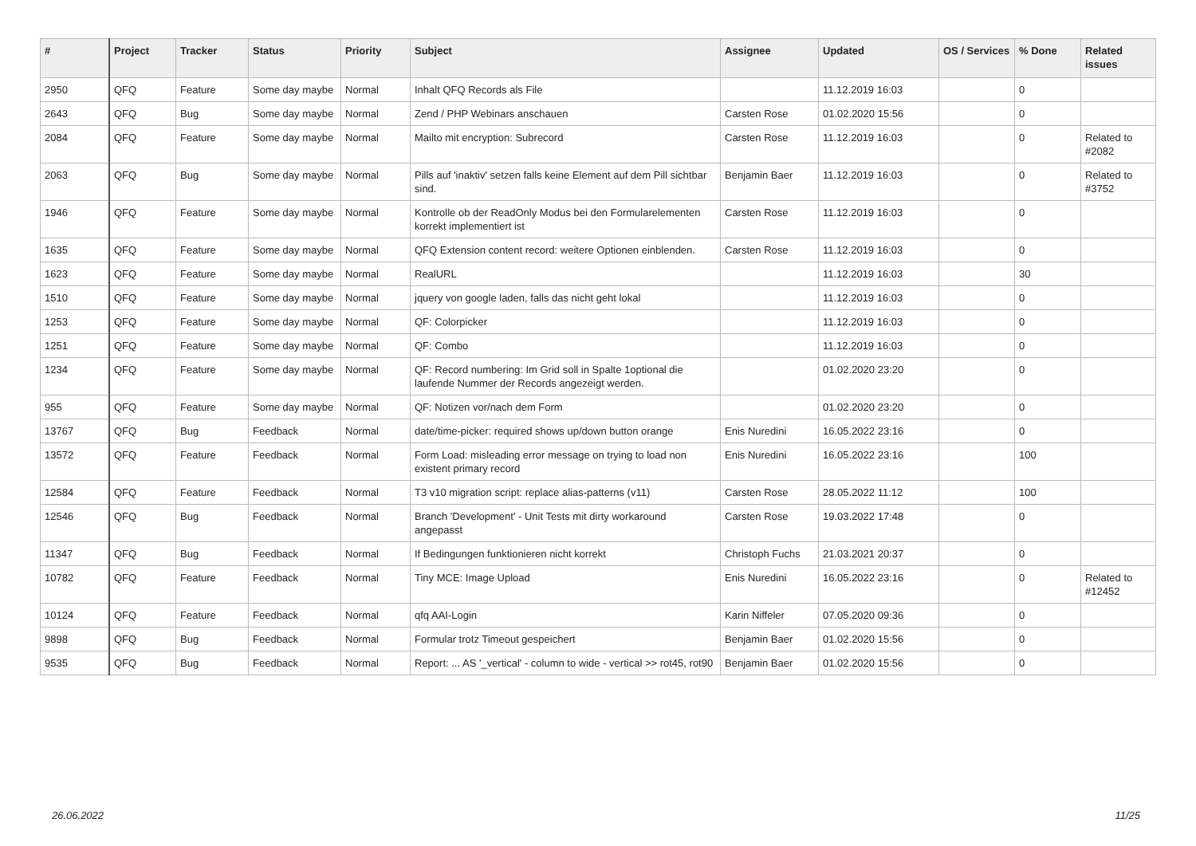| # | Project | Tracker | Status | Priority | Subject | Assignee | Updated | OS / Services | % Done | Related issues |
| --- | --- | --- | --- | --- | --- | --- | --- | --- | --- | --- |
| 2950 | QFQ | Feature | Some day maybe | Normal | Inhalt QFQ Records als File | | 11.12.2019 16:03 | | 0 | |
| 2643 | QFQ | Bug | Some day maybe | Normal | Zend / PHP Webinars anschauen | Carsten Rose | 01.02.2020 15:56 | | 0 | |
| 2084 | QFQ | Feature | Some day maybe | Normal | Mailto mit encryption: Subrecord | Carsten Rose | 11.12.2019 16:03 | | 0 | Related to #2082 |
| 2063 | QFQ | Bug | Some day maybe | Normal | Pills auf 'inaktiv' setzen falls keine Element auf dem Pill sichtbar sind. | Benjamin Baer | 11.12.2019 16:03 | | 0 | Related to #3752 |
| 1946 | QFQ | Feature | Some day maybe | Normal | Kontrolle ob der ReadOnly Modus bei den Formularelementen korrekt implementiert ist | Carsten Rose | 11.12.2019 16:03 | | 0 | |
| 1635 | QFQ | Feature | Some day maybe | Normal | QFQ Extension content record: weitere Optionen einblenden. | Carsten Rose | 11.12.2019 16:03 | | 0 | |
| 1623 | QFQ | Feature | Some day maybe | Normal | RealURL | | 11.12.2019 16:03 | | 30 | |
| 1510 | QFQ | Feature | Some day maybe | Normal | jquery von google laden, falls das nicht geht lokal | | 11.12.2019 16:03 | | 0 | |
| 1253 | QFQ | Feature | Some day maybe | Normal | QF: Colorpicker | | 11.12.2019 16:03 | | 0 | |
| 1251 | QFQ | Feature | Some day maybe | Normal | QF: Combo | | 11.12.2019 16:03 | | 0 | |
| 1234 | QFQ | Feature | Some day maybe | Normal | QF: Record numbering: Im Grid soll in Spalte 1optional die laufende Nummer der Records angezeigt werden. | | 01.02.2020 23:20 | | 0 | |
| 955 | QFQ | Feature | Some day maybe | Normal | QF: Notizen vor/nach dem Form | | 01.02.2020 23:20 | | 0 | |
| 13767 | QFQ | Bug | Feedback | Normal | date/time-picker: required shows up/down button orange | Enis Nuredini | 16.05.2022 23:16 | | 0 | |
| 13572 | QFQ | Feature | Feedback | Normal | Form Load: misleading error message on trying to load non existent primary record | Enis Nuredini | 16.05.2022 23:16 | | 100 | |
| 12584 | QFQ | Feature | Feedback | Normal | T3 v10 migration script: replace alias-patterns (v11) | Carsten Rose | 28.05.2022 11:12 | | 100 | |
| 12546 | QFQ | Bug | Feedback | Normal | Branch 'Development' - Unit Tests mit dirty workaround angepasst | Carsten Rose | 19.03.2022 17:48 | | 0 | |
| 11347 | QFQ | Bug | Feedback | Normal | If Bedingungen funktionieren nicht korrekt | Christoph Fuchs | 21.03.2021 20:37 | | 0 | |
| 10782 | QFQ | Feature | Feedback | Normal | Tiny MCE: Image Upload | Enis Nuredini | 16.05.2022 23:16 | | 0 | Related to #12452 |
| 10124 | QFQ | Feature | Feedback | Normal | qfq AAI-Login | Karin Niffeler | 07.05.2020 09:36 | | 0 | |
| 9898 | QFQ | Bug | Feedback | Normal | Formular trotz Timeout gespeichert | Benjamin Baer | 01.02.2020 15:56 | | 0 | |
| 9535 | QFQ | Bug | Feedback | Normal | Report: ... AS '_vertical' - column to wide - vertical >> rot45, rot90 | Benjamin Baer | 01.02.2020 15:56 | | 0 | |
26.06.2022 11/25